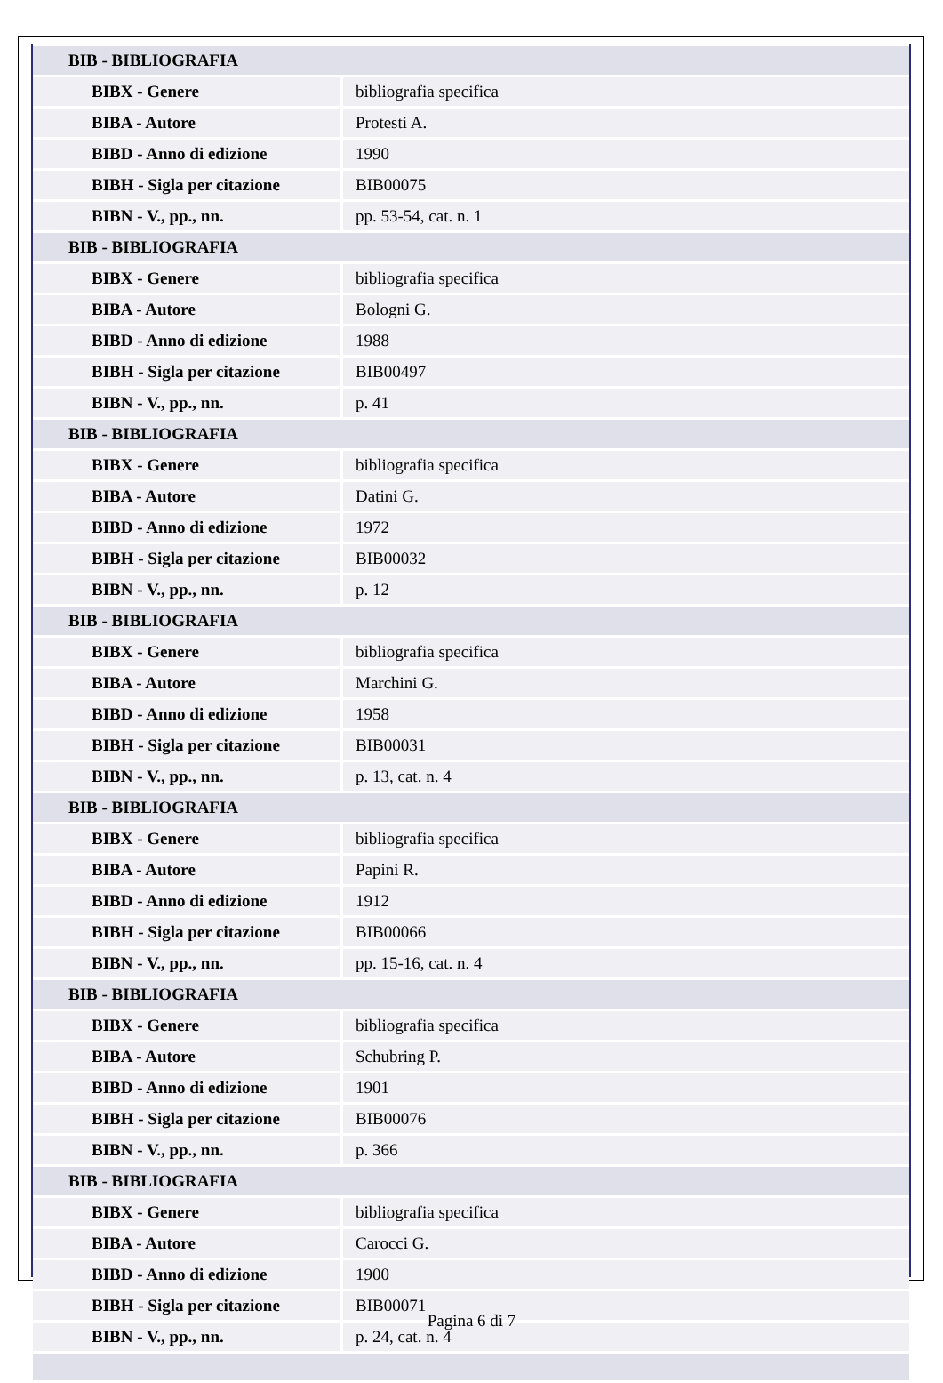| BIB - BIBLIOGRAFIA | |
| BIBX - Genere | bibliografia specifica |
| BIBA - Autore | Protesti A. |
| BIBD - Anno di edizione | 1990 |
| BIBH - Sigla per citazione | BIB00075 |
| BIBN - V., pp., nn. | pp. 53-54, cat. n. 1 |
| BIB - BIBLIOGRAFIA | |
| BIBX - Genere | bibliografia specifica |
| BIBA - Autore | Bologni G. |
| BIBD - Anno di edizione | 1988 |
| BIBH - Sigla per citazione | BIB00497 |
| BIBN - V., pp., nn. | p. 41 |
| BIB - BIBLIOGRAFIA | |
| BIBX - Genere | bibliografia specifica |
| BIBA - Autore | Datini G. |
| BIBD - Anno di edizione | 1972 |
| BIBH - Sigla per citazione | BIB00032 |
| BIBN - V., pp., nn. | p. 12 |
| BIB - BIBLIOGRAFIA | |
| BIBX - Genere | bibliografia specifica |
| BIBA - Autore | Marchini G. |
| BIBD - Anno di edizione | 1958 |
| BIBH - Sigla per citazione | BIB00031 |
| BIBN - V., pp., nn. | p. 13, cat. n. 4 |
| BIB - BIBLIOGRAFIA | |
| BIBX - Genere | bibliografia specifica |
| BIBA - Autore | Papini R. |
| BIBD - Anno di edizione | 1912 |
| BIBH - Sigla per citazione | BIB00066 |
| BIBN - V., pp., nn. | pp. 15-16, cat. n. 4 |
| BIB - BIBLIOGRAFIA | |
| BIBX - Genere | bibliografia specifica |
| BIBA - Autore | Schubring P. |
| BIBD - Anno di edizione | 1901 |
| BIBH - Sigla per citazione | BIB00076 |
| BIBN - V., pp., nn. | p. 366 |
| BIB - BIBLIOGRAFIA | |
| BIBX - Genere | bibliografia specifica |
| BIBA - Autore | Carocci G. |
| BIBD - Anno di edizione | 1900 |
| BIBH - Sigla per citazione | BIB00071 |
| BIBN - V., pp., nn. | p. 24, cat. n. 4 |
Pagina 6 di 7